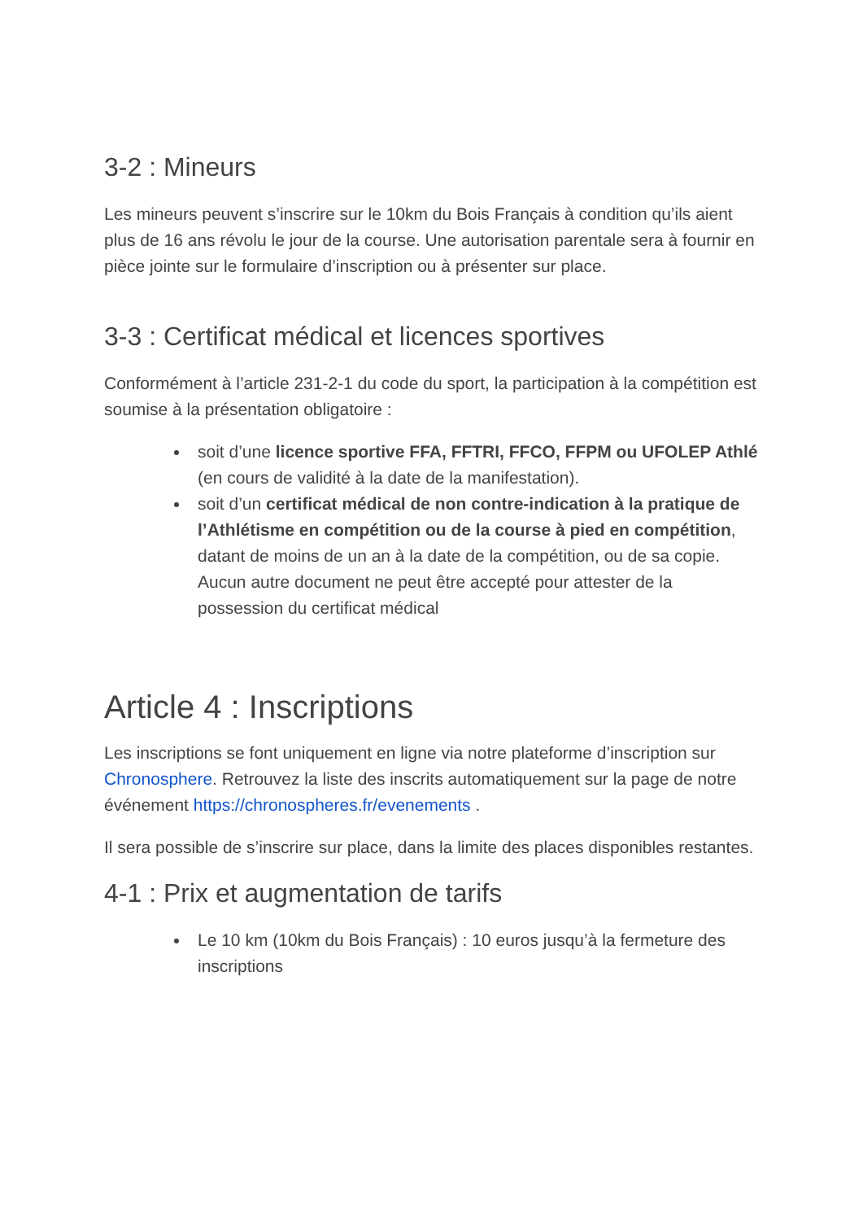3-2 : Mineurs
Les mineurs peuvent s’inscrire sur le 10km du Bois Français à condition qu’ils aient plus de 16 ans révolu le jour de la course. Une autorisation parentale sera à fournir en pièce jointe sur le formulaire d’inscription ou à présenter sur place.
3-3 : Certificat médical et licences sportives
Conformément à l’article 231-2-1 du code du sport, la participation à la compétition est soumise à la présentation obligatoire :
soit d’une licence sportive FFA, FFTRI, FFCO, FFPM ou UFOLEP Athlé (en cours de validité à la date de la manifestation).
soit d’un certificat médical de non contre-indication à la pratique de l’Athlétisme en compétition ou de la course à pied en compétition, datant de moins de un an à la date de la compétition, ou de sa copie. Aucun autre document ne peut être accepté pour attester de la possession du certificat médical
Article 4 : Inscriptions
Les inscriptions se font uniquement en ligne via notre plateforme d’inscription sur Chronosphere. Retrouvez la liste des inscrits automatiquement sur la page de notre événement https://chronospheres.fr/evenements .
Il sera possible de s’inscrire sur place, dans la limite des places disponibles restantes.
4-1 : Prix et augmentation de tarifs
Le 10 km (10km du Bois Français) : 10 euros jusqu’à la fermeture des inscriptions